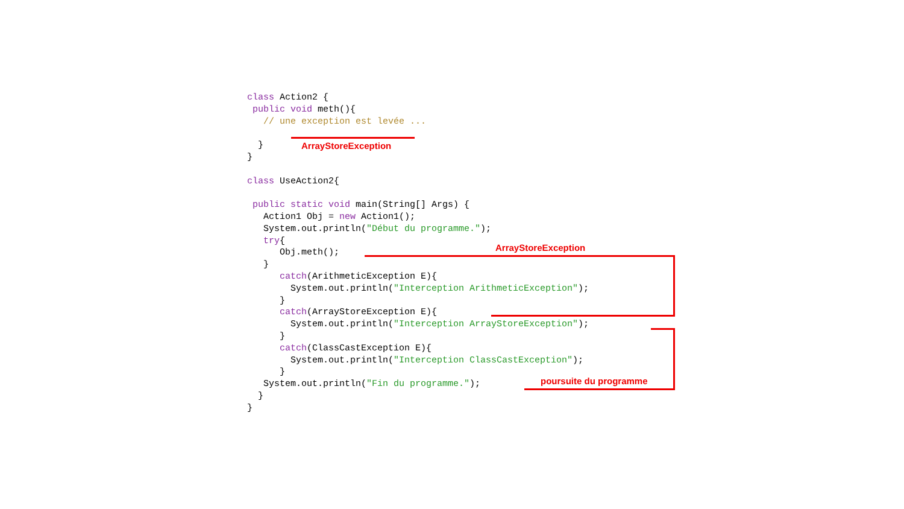class Action2 { public void meth(){ // une exception est levée ... } } class UseAction2{ public static void main(String[] Args) { Action1 Obj = new Action1(); System.out.println("Début du programme."); try{ Obj.meth(); } catch(ArithmeticException E){ System.out.println("Interception ArithmeticException"); } catch(ArrayStoreException E){ System.out.println("Interception ArrayStoreException"); } catch(ClassCastException E){ System.out.println("Interception ClassCastException"); } System.out.println("Fin du programme."); } }
ArrayStoreException
ArrayStoreException
poursuite du programme